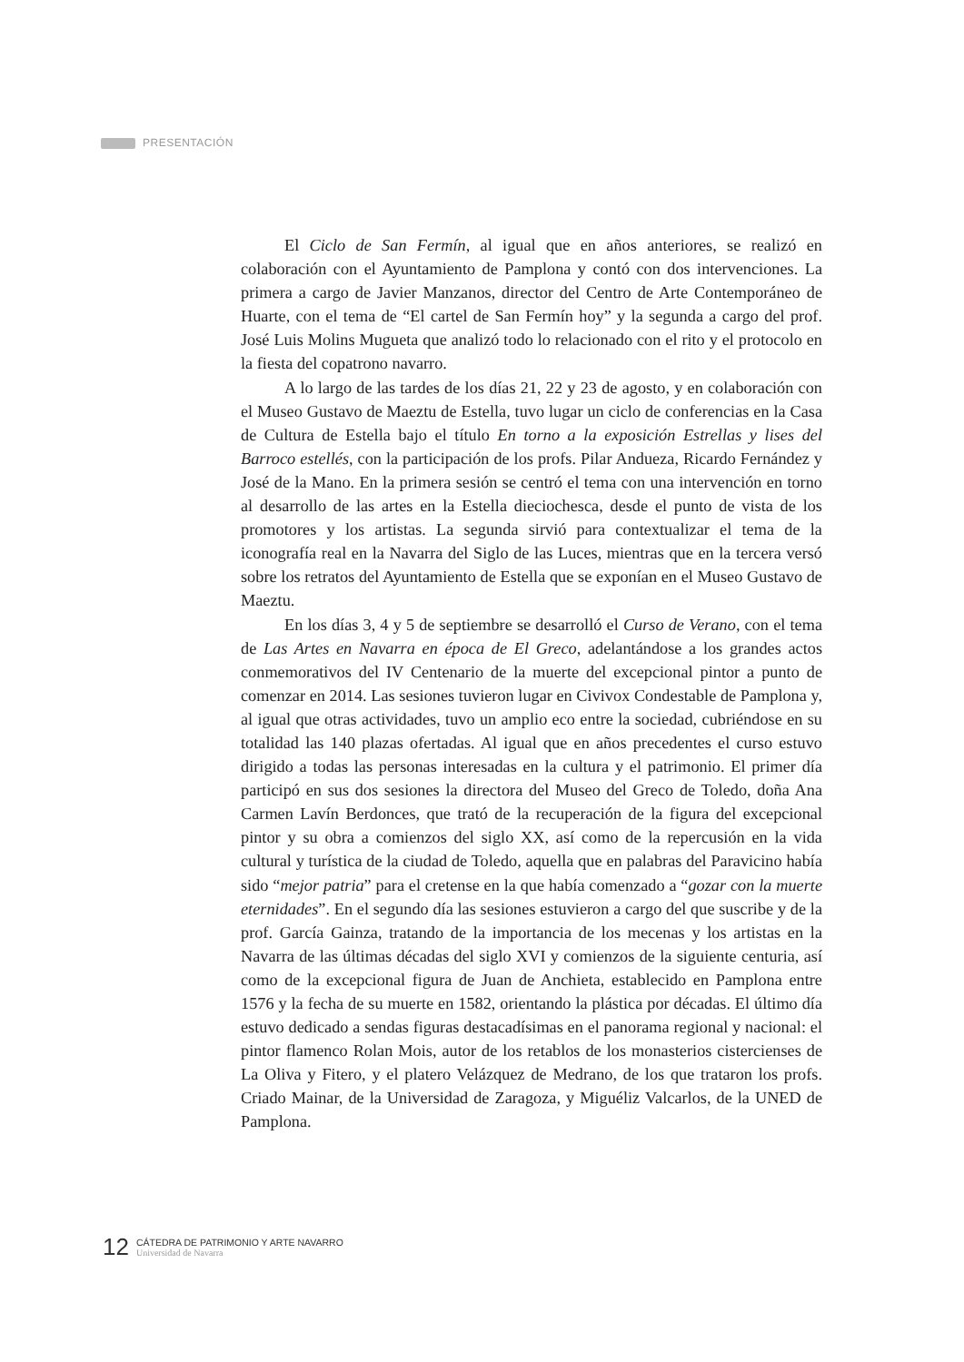PRESENTACIÓN
El Ciclo de San Fermín, al igual que en años anteriores, se realizó en colaboración con el Ayuntamiento de Pamplona y contó con dos intervenciones. La primera a cargo de Javier Manzanos, director del Centro de Arte Contemporáneo de Huarte, con el tema de “El cartel de San Fermín hoy” y la segunda a cargo del prof. José Luis Molins Mugueta que analizó todo lo relacionado con el rito y el protocolo en la fiesta del copatrono navarro.
A lo largo de las tardes de los días 21, 22 y 23 de agosto, y en colaboración con el Museo Gustavo de Maeztu de Estella, tuvo lugar un ciclo de conferencias en la Casa de Cultura de Estella bajo el título En torno a la exposición Estrellas y lises del Barroco estellés, con la participación de los profs. Pilar Andueza, Ricardo Fernández y José de la Mano. En la primera sesión se centró el tema con una intervención en torno al desarrollo de las artes en la Estella dieciochesca, desde el punto de vista de los promotores y los artistas. La segunda sirvió para contextualizar el tema de la iconografía real en la Navarra del Siglo de las Luces, mientras que en la tercera versó sobre los retratos del Ayuntamiento de Estella que se exponían en el Museo Gustavo de Maeztu.
En los días 3, 4 y 5 de septiembre se desarrolló el Curso de Verano, con el tema de Las Artes en Navarra en época de El Greco, adelantándose a los grandes actos conmemorativos del IV Centenario de la muerte del excepcional pintor a punto de comenzar en 2014. Las sesiones tuvieron lugar en Civivox Condestable de Pamplona y, al igual que otras actividades, tuvo un amplio eco entre la sociedad, cubriéndose en su totalidad las 140 plazas ofertadas. Al igual que en años precedentes el curso estuvo dirigido a todas las personas interesadas en la cultura y el patrimonio. El primer día participó en sus dos sesiones la directora del Museo del Greco de Toledo, doña Ana Carmen Lavín Berdonces, que trató de la recuperación de la figura del excepcional pintor y su obra a comienzos del siglo XX, así como de la repercusión en la vida cultural y turística de la ciudad de Toledo, aquella que en palabras del Paravicino había sido “mejor patria” para el cretense en la que había comenzado a “gozar con la muerte eternidades”. En el segundo día las sesiones estuvieron a cargo del que suscribe y de la prof. García Gainza, tratando de la importancia de los mecenas y los artistas en la Navarra de las últimas décadas del siglo XVI y comienzos de la siguiente centuria, así como de la excepcional figura de Juan de Anchieta, establecido en Pamplona entre 1576 y la fecha de su muerte en 1582, orientando la plástica por décadas. El último día estuvo dedicado a sendas figuras destacadísimas en el panorama regional y nacional: el pintor flamenco Rolan Mois, autor de los retablos de los monasterios cistercienses de La Oliva y Fitero, y el platero Velázquez de Medrano, de los que trataron los profs. Criado Mainar, de la Universidad de Zaragoza, y Miguéliz Valcarlos, de la UNED de Pamplona.
12
CÁTEDRA DE PATRIMONIO Y ARTE NAVARRO
Universidad de Navarra